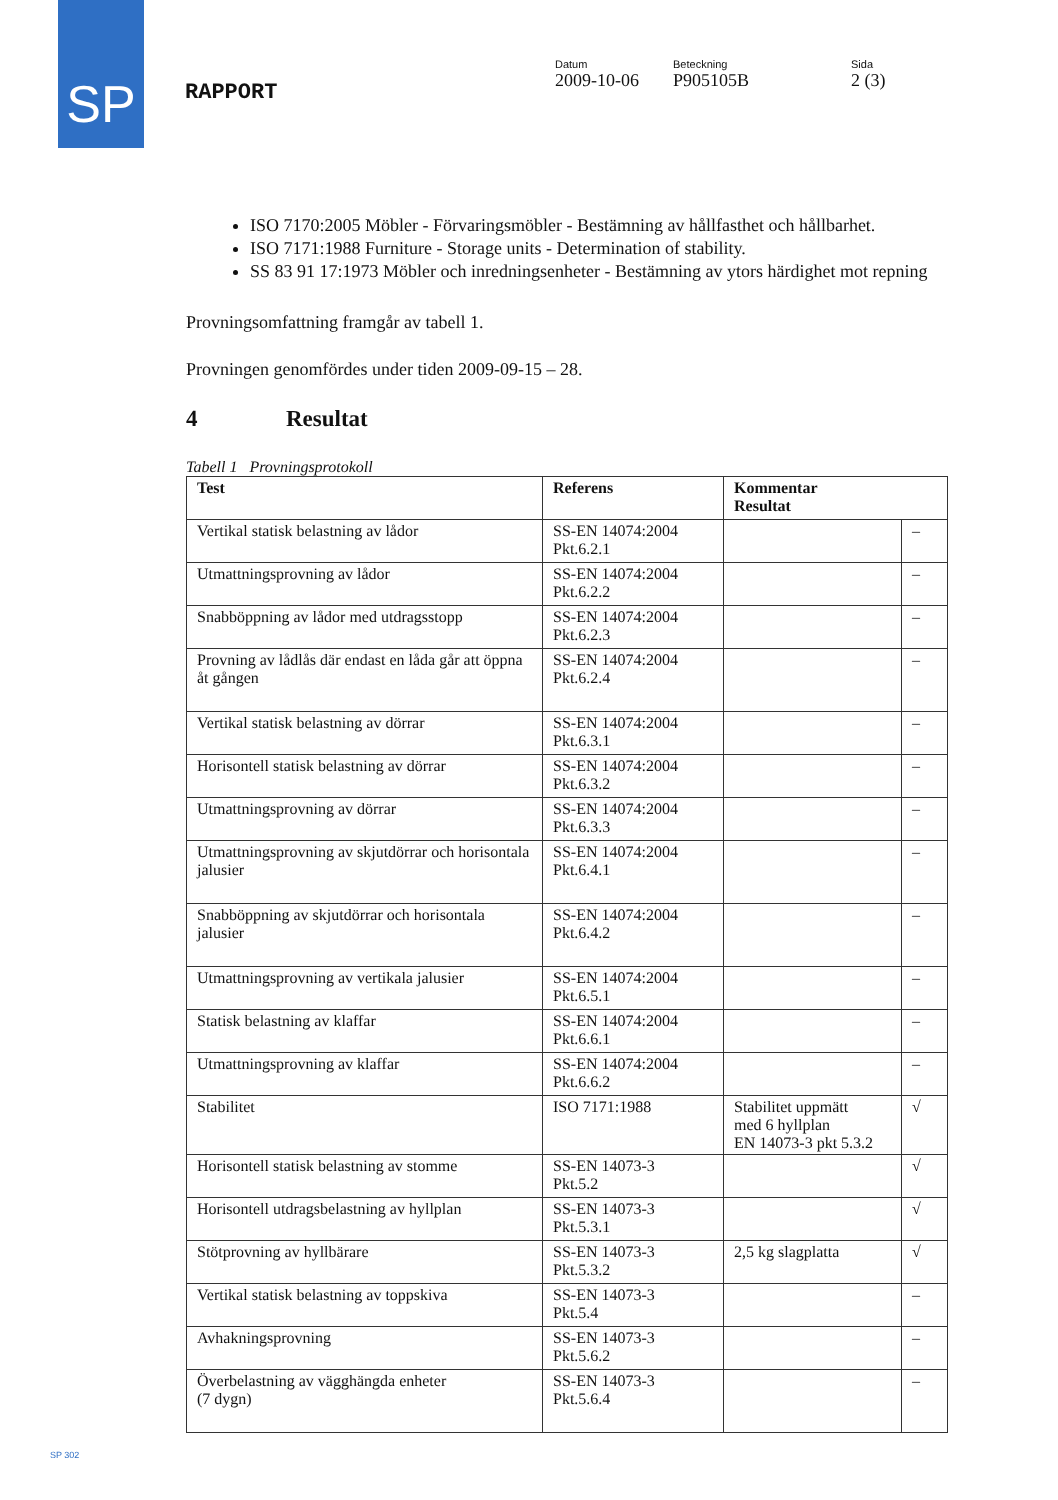SP
RAPPORT
Datum
2009-10-06
Beteckning
P905105B
Sida
2 (3)
ISO 7170:2005 Möbler - Förvaringsmöbler - Bestämning av hållfasthet och hållbarhet.
ISO 7171:1988 Furniture - Storage units - Determination of stability.
SS 83 91 17:1973 Möbler och inredningsenheter - Bestämning av ytors härdighet mot repning
Provningsomfattning framgår av tabell 1.
Provningen genomfördes under tiden 2009-09-15 – 28.
4 Resultat
Tabell 1 Provningsprotokoll
| Test | Referens | Kommentar Resultat | |
| --- | --- | --- | --- |
| Vertikal statisk belastning av lådor | SS-EN 14074:2004 Pkt.6.2.1 | | – |
| Utmattningsprovning av lådor | SS-EN 14074:2004 Pkt.6.2.2 | | – |
| Snabböppning av lådor med utdragsstopp | SS-EN 14074:2004 Pkt.6.2.3 | | – |
| Provning av lådlås där endast en låda går att öppna åt gången | SS-EN 14074:2004 Pkt.6.2.4 | | – |
| Vertikal statisk belastning av dörrar | SS-EN 14074:2004 Pkt.6.3.1 | | – |
| Horisontell statisk belastning av dörrar | SS-EN 14074:2004 Pkt.6.3.2 | | – |
| Utmattningsprovning av dörrar | SS-EN 14074:2004 Pkt.6.3.3 | | – |
| Utmattningsprovning av skjutdörrar och horisontala jalusier | SS-EN 14074:2004 Pkt.6.4.1 | | – |
| Snabböppning av skjutdörrar och horisontala jalusier | SS-EN 14074:2004 Pkt.6.4.2 | | – |
| Utmattningsprovning av vertikala jalusier | SS-EN 14074:2004 Pkt.6.5.1 | | – |
| Statisk belastning av klaffar | SS-EN 14074:2004 Pkt.6.6.1 | | – |
| Utmattningsprovning av klaffar | SS-EN 14074:2004 Pkt.6.6.2 | | – |
| Stabilitet | ISO 7171:1988 | Stabilitet uppmätt med 6 hyllplan EN 14073-3 pkt 5.3.2 | √ |
| Horisontell statisk belastning av stomme | SS-EN 14073-3 Pkt.5.2 | | √ |
| Horisontell utdragsbelastning av hyllplan | SS-EN 14073-3 Pkt.5.3.1 | | √ |
| Stötprovning av hyllbärare | SS-EN 14073-3 Pkt.5.3.2 | 2,5 kg slagplatta | √ |
| Vertikal statisk belastning av toppskiva | SS-EN 14073-3 Pkt.5.4 | | – |
| Avhakningsprovning | SS-EN 14073-3 Pkt.5.6.2 | | – |
| Överbelastning av vägghängda enheter (7 dygn) | SS-EN 14073-3 Pkt.5.6.4 | | – |
SP 302